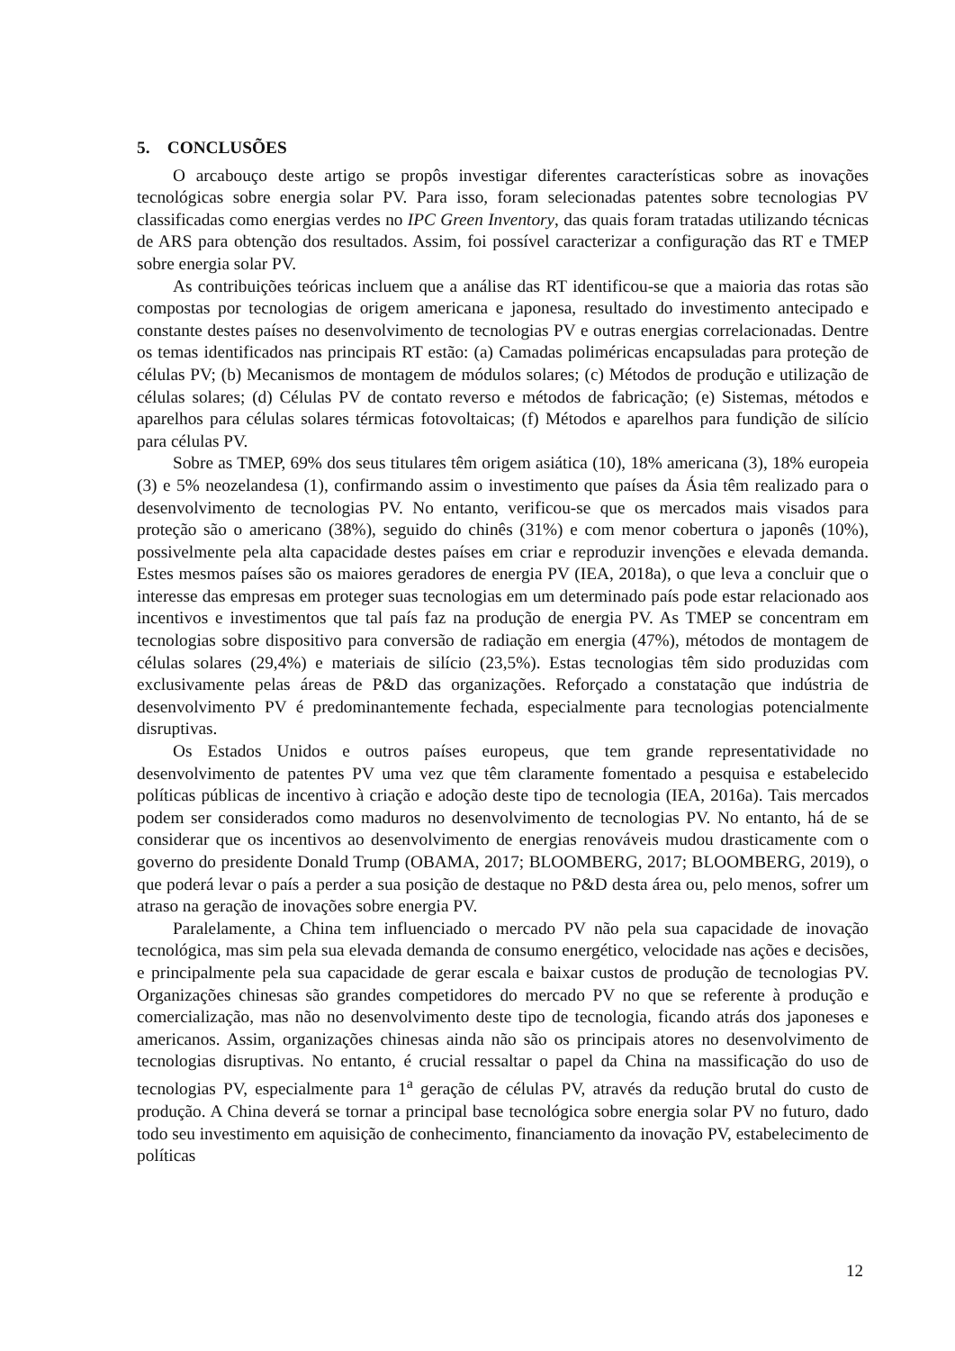5. CONCLUSÕES
O arcabouço deste artigo se propôs investigar diferentes características sobre as inovações tecnológicas sobre energia solar PV. Para isso, foram selecionadas patentes sobre tecnologias PV classificadas como energias verdes no IPC Green Inventory, das quais foram tratadas utilizando técnicas de ARS para obtenção dos resultados. Assim, foi possível caracterizar a configuração das RT e TMEP sobre energia solar PV.
As contribuições teóricas incluem que a análise das RT identificou-se que a maioria das rotas são compostas por tecnologias de origem americana e japonesa, resultado do investimento antecipado e constante destes países no desenvolvimento de tecnologias PV e outras energias correlacionadas. Dentre os temas identificados nas principais RT estão: (a) Camadas poliméricas encapsuladas para proteção de células PV; (b) Mecanismos de montagem de módulos solares; (c) Métodos de produção e utilização de células solares; (d) Células PV de contato reverso e métodos de fabricação; (e) Sistemas, métodos e aparelhos para células solares térmicas fotovoltaicas; (f) Métodos e aparelhos para fundição de silício para células PV.
Sobre as TMEP, 69% dos seus titulares têm origem asiática (10), 18% americana (3), 18% europeia (3) e 5% neozelandesa (1), confirmando assim o investimento que países da Ásia têm realizado para o desenvolvimento de tecnologias PV. No entanto, verificou-se que os mercados mais visados para proteção são o americano (38%), seguido do chinês (31%) e com menor cobertura o japonês (10%), possivelmente pela alta capacidade destes países em criar e reproduzir invenções e elevada demanda. Estes mesmos países são os maiores geradores de energia PV (IEA, 2018a), o que leva a concluir que o interesse das empresas em proteger suas tecnologias em um determinado país pode estar relacionado aos incentivos e investimentos que tal país faz na produção de energia PV. As TMEP se concentram em tecnologias sobre dispositivo para conversão de radiação em energia (47%), métodos de montagem de células solares (29,4%) e materiais de silício (23,5%). Estas tecnologias têm sido produzidas com exclusivamente pelas áreas de P&D das organizações. Reforçado a constatação que indústria de desenvolvimento PV é predominantemente fechada, especialmente para tecnologias potencialmente disruptivas.
Os Estados Unidos e outros países europeus, que tem grande representatividade no desenvolvimento de patentes PV uma vez que têm claramente fomentado a pesquisa e estabelecido políticas públicas de incentivo à criação e adoção deste tipo de tecnologia (IEA, 2016a). Tais mercados podem ser considerados como maduros no desenvolvimento de tecnologias PV. No entanto, há de se considerar que os incentivos ao desenvolvimento de energias renováveis mudou drasticamente com o governo do presidente Donald Trump (OBAMA, 2017; BLOOMBERG, 2017; BLOOMBERG, 2019), o que poderá levar o país a perder a sua posição de destaque no P&D desta área ou, pelo menos, sofrer um atraso na geração de inovações sobre energia PV.
Paralelamente, a China tem influenciado o mercado PV não pela sua capacidade de inovação tecnológica, mas sim pela sua elevada demanda de consumo energético, velocidade nas ações e decisões, e principalmente pela sua capacidade de gerar escala e baixar custos de produção de tecnologias PV. Organizações chinesas são grandes competidores do mercado PV no que se referente à produção e comercialização, mas não no desenvolvimento deste tipo de tecnologia, ficando atrás dos japoneses e americanos. Assim, organizações chinesas ainda não são os principais atores no desenvolvimento de tecnologias disruptivas. No entanto, é crucial ressaltar o papel da China na massificação do uso de tecnologias PV, especialmente para 1<sup>a</sup> geração de células PV, através da redução brutal do custo de produção. A China deverá se tornar a principal base tecnológica sobre energia solar PV no futuro, dado todo seu investimento em aquisição de conhecimento, financiamento da inovação PV, estabelecimento de políticas
12